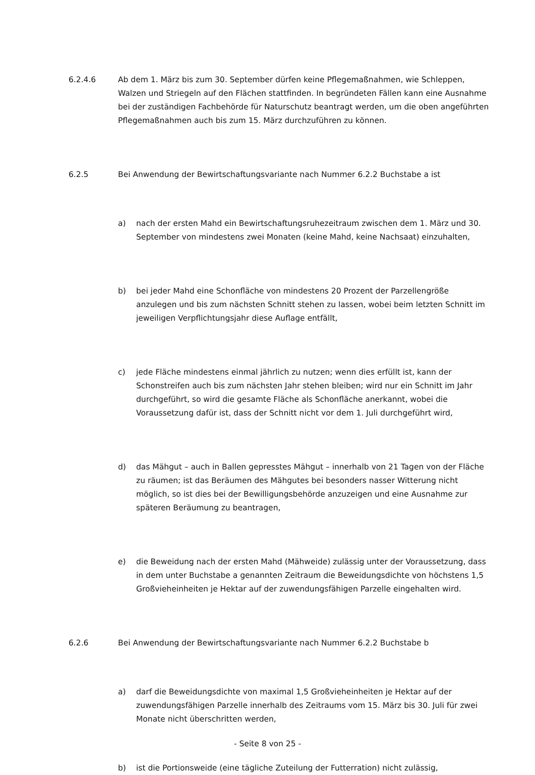6.2.4.6 Ab dem 1. März bis zum 30. September dürfen keine Pflegemaßnahmen, wie Schleppen, Walzen und Striegeln auf den Flächen stattfinden. In begründeten Fällen kann eine Ausnahme bei der zuständigen Fachbehörde für Naturschutz beantragt werden, um die oben angeführten Pflegemaßnahmen auch bis zum 15. März durchzuführen zu können.
6.2.5 Bei Anwendung der Bewirtschaftungsvariante nach Nummer 6.2.2 Buchstabe a ist
a) nach der ersten Mahd ein Bewirtschaftungsruhezeitraum zwischen dem 1. März und 30. September von mindestens zwei Monaten (keine Mahd, keine Nachsaat) einzuhalten,
b) bei jeder Mahd eine Schonfläche von mindestens 20 Prozent der Parzellengröße anzulegen und bis zum nächsten Schnitt stehen zu lassen, wobei beim letzten Schnitt im jeweiligen Verpflichtungsjahr diese Auflage entfällt,
c) jede Fläche mindestens einmal jährlich zu nutzen; wenn dies erfüllt ist, kann der Schonstreifen auch bis zum nächsten Jahr stehen bleiben; wird nur ein Schnitt im Jahr durchgeführt, so wird die gesamte Fläche als Schonfläche anerkannt, wobei die Voraussetzung dafür ist, dass der Schnitt nicht vor dem 1. Juli durchgeführt wird,
d) das Mähgut – auch in Ballen gepresstes Mähgut – innerhalb von 21 Tagen von der Fläche zu räumen; ist das Beräumen des Mähgutes bei besonders nasser Witterung nicht möglich, so ist dies bei der Bewilligungsbehörde anzuzeigen und eine Ausnahme zur späteren Beräumung zu beantragen,
e) die Beweidung nach der ersten Mahd (Mähweide) zulässig unter der Voraussetzung, dass in dem unter Buchstabe a genannten Zeitraum die Beweidungsdichte von höchstens 1,5 Großvieheinheiten je Hektar auf der zuwendungsfähigen Parzelle eingehalten wird.
6.2.6 Bei Anwendung der Bewirtschaftungsvariante nach Nummer 6.2.2 Buchstabe b
a) darf die Beweidungsdichte von maximal 1,5 Großvieheinheiten je Hektar auf der zuwendungsfähigen Parzelle innerhalb des Zeitraums vom 15. März bis 30. Juli für zwei Monate nicht überschritten werden,
b) ist die Portionsweide (eine tägliche Zuteilung der Futterration) nicht zulässig,
- Seite 8 von 25 -